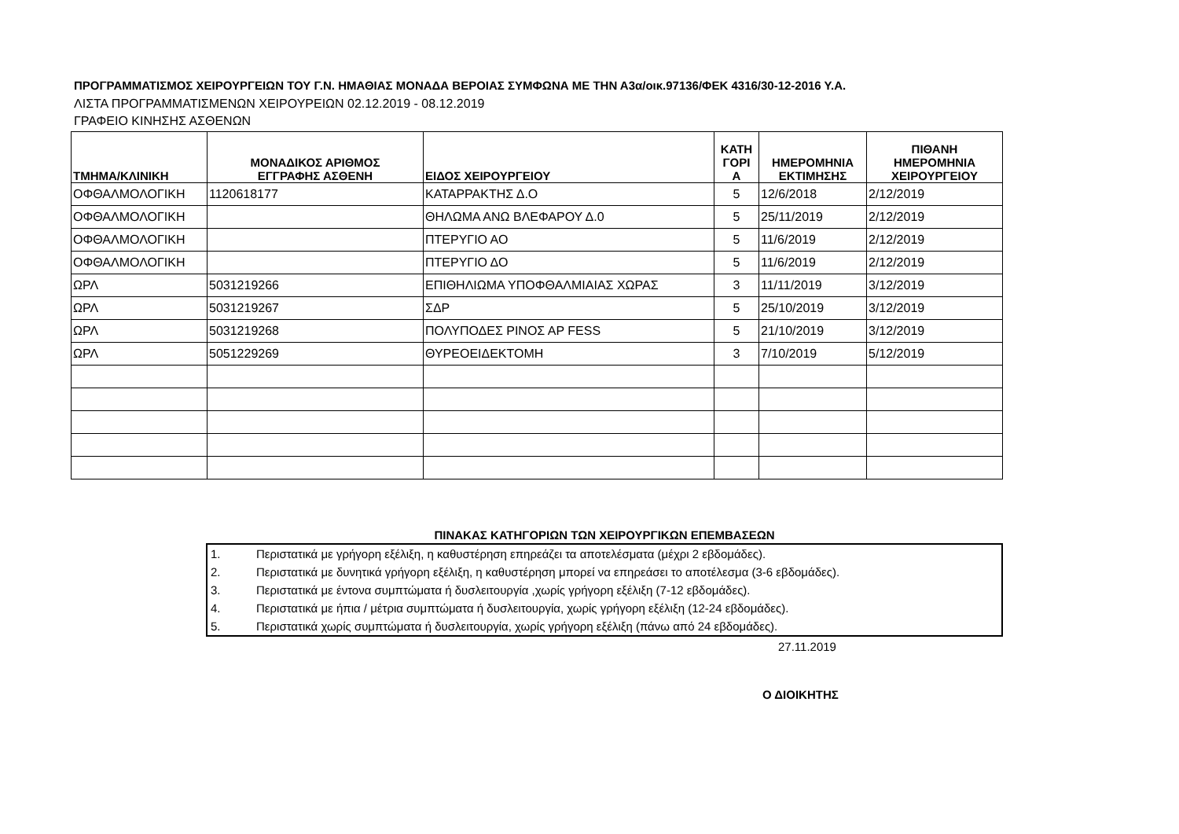ΠΡΟΓΡΑΜΜΑΤΙΣΜΟΣ ΧΕΙΡΟΥΡΓΕΙΩΝ ΤΟΥ Γ.Ν. ΗΜΑΘΙΑΣ ΜΟΝΑΔΑ ΒΕΡΟΙΑΣ ΣΥΜΦΩΝΑ ΜΕ ΤΗΝ Α3α/οικ.97136/ΦΕΚ 4316/30-12-2016 Υ.Α.
ΛΙΣΤΑ ΠΡΟΓΡΑΜΜΑΤΙΣΜΕΝΩΝ ΧΕΙΡΟΥΡΕΙΩΝ 02.12.2019 - 08.12.2019
ΓΡΑΦΕΙΟ ΚΙΝΗΣΗΣ ΑΣΘΕΝΩΝ
| ΤΜΗΜΑ/ΚΛΙΝΙΚΗ | ΜΟΝΑΔΙΚΟΣ ΑΡΙΘΜΟΣ ΕΓΓΡΑΦΗΣ ΑΣΘΕΝΗ | ΕΙΔΟΣ ΧΕΙΡΟΥΡΓΕΙΟΥ | ΚΑΤΗ ΓΟΡΙ Α | ΗΜΕΡΟΜΗΝΙΑ ΕΚΤΙΜΗΣΗΣ | ΠΙΘΑΝΗ ΗΜΕΡΟΜΗΝΙΑ ΧΕΙΡΟΥΡΓΕΙΟΥ |
| --- | --- | --- | --- | --- | --- |
| ΟΦΘΑΛΜΟΛΟΓΙΚΗ | 1120618177 | ΚΑΤΑΡΡΑΚΤΗΣ Δ.Ο | 5 | 12/6/2018 | 2/12/2019 |
| ΟΦΘΑΛΜΟΛΟΓΙΚΗ | | ΘΗΛΩΜΑ ΑΝΩ ΒΛΕΦΑΡΟΥ Δ.0 | 5 | 25/11/2019 | 2/12/2019 |
| ΟΦΘΑΛΜΟΛΟΓΙΚΗ | | ΠΤΕΡΥΓΙΟ ΑΟ | 5 | 11/6/2019 | 2/12/2019 |
| ΟΦΘΑΛΜΟΛΟΓΙΚΗ | | ΠΤΕΡΥΓΙΟ ΔΟ | 5 | 11/6/2019 | 2/12/2019 |
| ΩΡΛ | 5031219266 | ΕΠΙΘΗΛΙΩΜΑ ΥΠΟΦΘΑΛΜΙΑΙΑΣ ΧΩΡΑΣ | 3 | 11/11/2019 | 3/12/2019 |
| ΩΡΛ | 5031219267 | ΣΔΡ | 5 | 25/10/2019 | 3/12/2019 |
| ΩΡΛ | 5031219268 | ΠΟΛΥΠΟΔΕΣ ΡΙΝΟΣ ΑΡ FESS | 5 | 21/10/2019 | 3/12/2019 |
| ΩΡΛ | 5051229269 | ΘΥΡΕΟΕΙΔΕΚΤΟΜΗ | 3 | 7/10/2019 | 5/12/2019 |
ΠΙΝΑΚΑΣ ΚΑΤΗΓΟΡΙΩΝ ΤΩΝ ΧΕΙΡΟΥΡΓΙΚΩΝ ΕΠΕΜΒΑΣΕΩΝ
| 1. | Περιστατικά με γρήγορη εξέλιξη, η καθυστέρηση επηρεάζει τα αποτελέσματα (μέχρι 2 εβδομάδες). |
| 2. | Περιστατικά με δυνητικά γρήγορη εξέλιξη, η καθυστέρηση μπορεί να επηρεάσει το αποτέλεσμα (3-6 εβδομάδες). |
| 3. | Περιστατικά με έντονα συμπτώματα ή δυσλειτουργία ,χωρίς γρήγορη εξέλιξη (7-12 εβδομάδες). |
| 4. | Περιστατικά με ήπια / μέτρια συμπτώματα ή δυσλειτουργία, χωρίς γρήγορη εξέλιξη (12-24 εβδομάδες). |
| 5. | Περιστατικά χωρίς συμπτώματα ή δυσλειτουργία, χωρίς γρήγορη εξέλιξη (πάνω από 24 εβδομάδες). |
27.11.2019
Ο ΔΙΟΙΚΗΤΗΣ